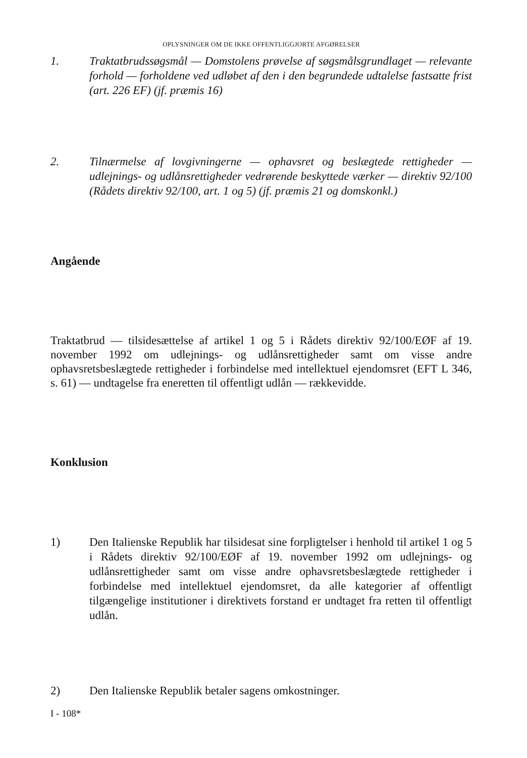OPLYSNINGER OM DE IKKE OFFENTLIGGJORTE AFGØRELSER
1. Traktatbrudssøgsmål — Domstolens prøvelse af søgsmålsgrundlaget — relevante forhold — forholdene ved udløbet af den i den begrundede udtalelse fastsatte frist (art. 226 EF) (jf. præmis 16)
2. Tilnærmelse af lovgivningerne — ophavsret og beslægtede rettigheder — udlejnings- og udlånsrettigheder vedrørende beskyttede værker — direktiv 92/100 (Rådets direktiv 92/100, art. 1 og 5) (jf. præmis 21 og domskonkl.)
Angående
Traktatbrud — tilsidesættelse af artikel 1 og 5 i Rådets direktiv 92/100/EØF af 19. november 1992 om udlejnings- og udlånsrettigheder samt om visse andre ophavsretsbeslægtede rettigheder i forbindelse med intellektuel ejendomsret (EFT L 346, s. 61) — undtagelse fra eneretten til offentligt udlån — rækkevidde.
Konklusion
1) Den Italienske Republik har tilsidesat sine forpligtelser i henhold til artikel 1 og 5 i Rådets direktiv 92/100/EØF af 19. november 1992 om udlejnings- og udlånsrettigheder samt om visse andre ophavsretsbeslægtede rettigheder i forbindelse med intellektuel ejendomsret, da alle kategorier af offentligt tilgængelige institutioner i direktivets forstand er undtaget fra retten til offentligt udlån.
2) Den Italienske Republik betaler sagens omkostninger.
I - 108*